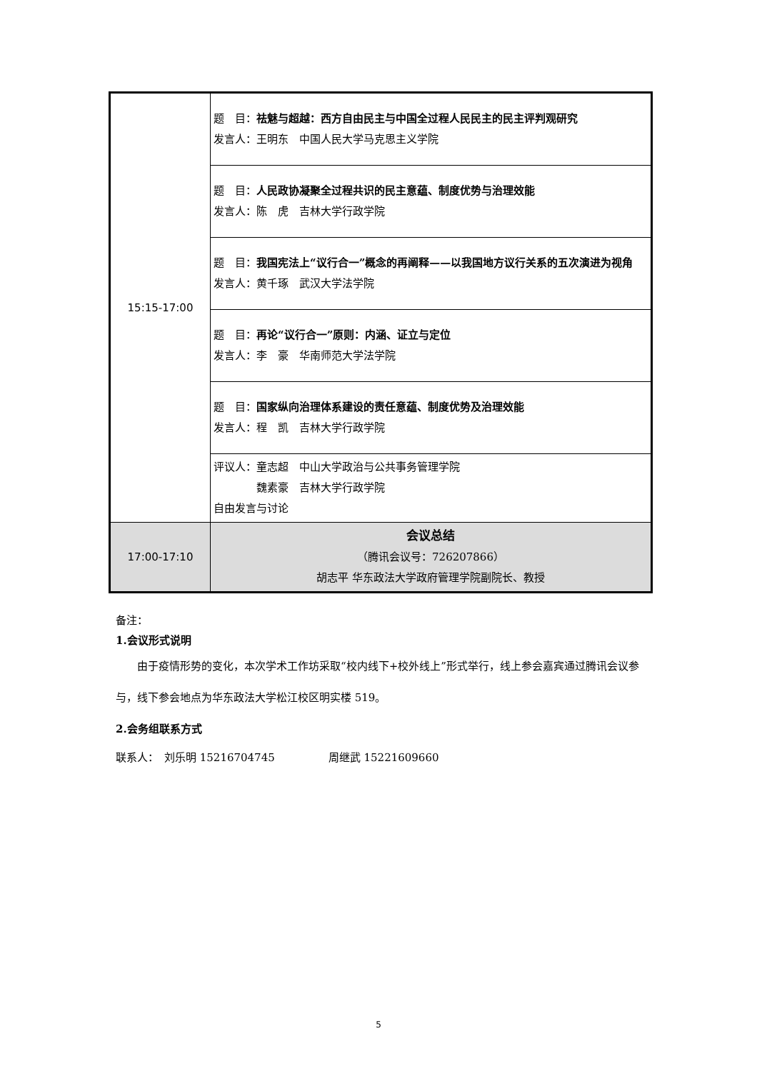| 15:15-17:00 | 题 目： 祛魅与超越：西方自由民主与中国全过程人民民主的民主评判观研究 发言人：王明东 中国人民大学马克思主义学院 |
| | 题 目： 人民政协凝聚全过程共识的民主意蕴、制度优势与治理效能 发言人：陈 虎 吉林大学行政学院 |
| | 题 目： 我国宪法上“议行合一”概念的再阐释——以我国地方议行关系的五次演进为视角 发言人：黄千琢 武汉大学法学院 |
| | 题 目： 再论“议行合一”原则：内涵、证立与定位 发言人：李 豪 华南师范大学法学院 |
| | 题 目： 国家纵向治理体系建设的责任意蕴、制度优势及治理效能 发言人：程 凯 吉林大学行政学院 |
| | 评议人：童志超 中山大学政治与公共事务管理学院 魏素豪 吉林大学行政学院 自由发言与讨论 |
| 17:00-17:10 | 会议总结 （腾讯会议号：726207866） 胡志平 华东政法大学政府管理学院副院长、教授 |
备注：
1.会议形式说明
由于疫情形势的变化，本次学术工作坊采取“校内线下+校外线上”形式举行，线上参会嘉宾通过腾讯会议参与，线下参会地点为华东政法大学松江校区明实楼 519。
2.会务组联系方式
联系人：　刘乐明 15216704745　　　　　周继武 15221609660
5